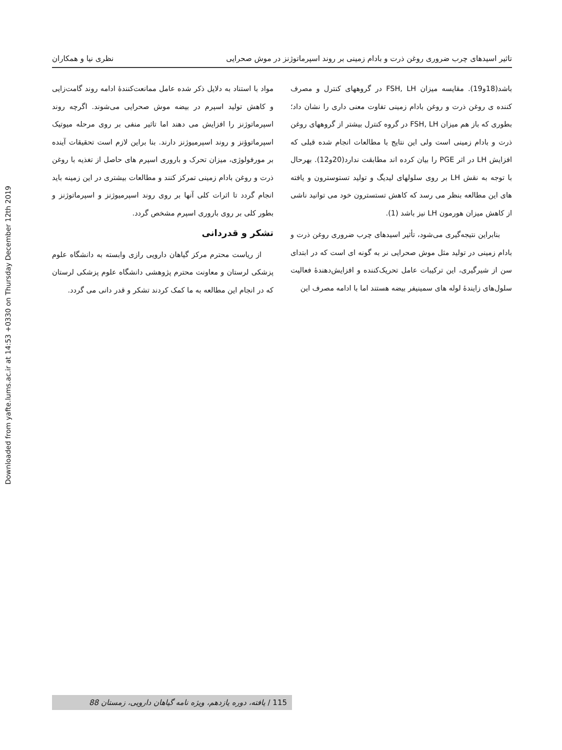Downloaded from yafte.lums.ac.ir at 14:53 +0330 on Thursday December 12th 2019
تاثیر اسیدهای چرب ضروری روغن ذرت و بادام زمینی بر روند اسپرماتوژنز در موش صحرایی نظری نیا و همکاران
باشد(18و19). مقایسه میزان FSH, LH در گروههای کنترل و مصرف کننده ی روغن ذرت و روغن بادام زمینی تفاوت معنی داری را نشان داد؛ بطوری که باز هم میزان FSH, LH در گروه کنترل بیشتر از گروههای روغن ذرت و بادام زمینی است ولی این نتایج با مطالعات انجام شده قبلی که افزایش LH در اثر PGE را بیان کرده اند مطابقت ندارد(20و12). بهرحال با توجه به نقش LH بر روی سلولهای لیدیگ و تولید تستوسترون و یافته های این مطالعه بنظر می رسد که کاهش تستسترون خود می توانید ناشی از کاهش میزان هورمون LH نیز باشد (1).
بنابراین نتیجه‌گیری می‌شود، تأثیر اسیدهای چرب ضروری روغن ذرت و بادام زمینی در تولید مثل موش صحرایی نر به گونه ای است که در ابتدای سن از شیرگیری، این ترکیبات عامل تحریک‌کننده و افزایش‌دهندهٔ فعالیت سلول‌های زایندهٔ لوله های سمینیفر بیضه هستند اما با ادامه مصرف این
مواد با استناد به دلایل ذکر شده عامل ممانعت‌کنندهٔ ادامه روند گامت‌زایی و کاهش تولید اسپرم در بیضه موش صحرایی می‌شوند. اگرچه روند اسپرماتوژنز را افزایش می دهند اما تاثیر منفی بر روی مرحله میوتیک اسپرماتوؤنز و روند اسپرمیوژنز دارند. بنا براین لازم است تحقیقات آینده بر مورفولوژی، میزان تحرک و باروری اسپرم های حاصل از تغذیه با روغن ذرت و روغن بادام زمینی تمرکز کنند و مطالعات بیشتری در این زمینه باید انجام گردد تا اثرات کلی آنها بر روی روند اسپرمیوژنز و اسپرماتوژنز و بطور کلی بر روی باروری اسپرم مشخص گردد.
تشکر و قدردانی
از ریاست محترم مرکز گیاهان دارویی رازی وابسته به دانشگاه علوم پزشکی لرستان و معاونت محترم پژوهشی دانشگاه علوم پزشکی لرستان که در انجام این مطالعه به ما کمک کردند تشکر و قدر دانی می گردد.
115 / یافته، دوره یازدهم، ویژه نامه گیاهان دارویی، زمستان 88